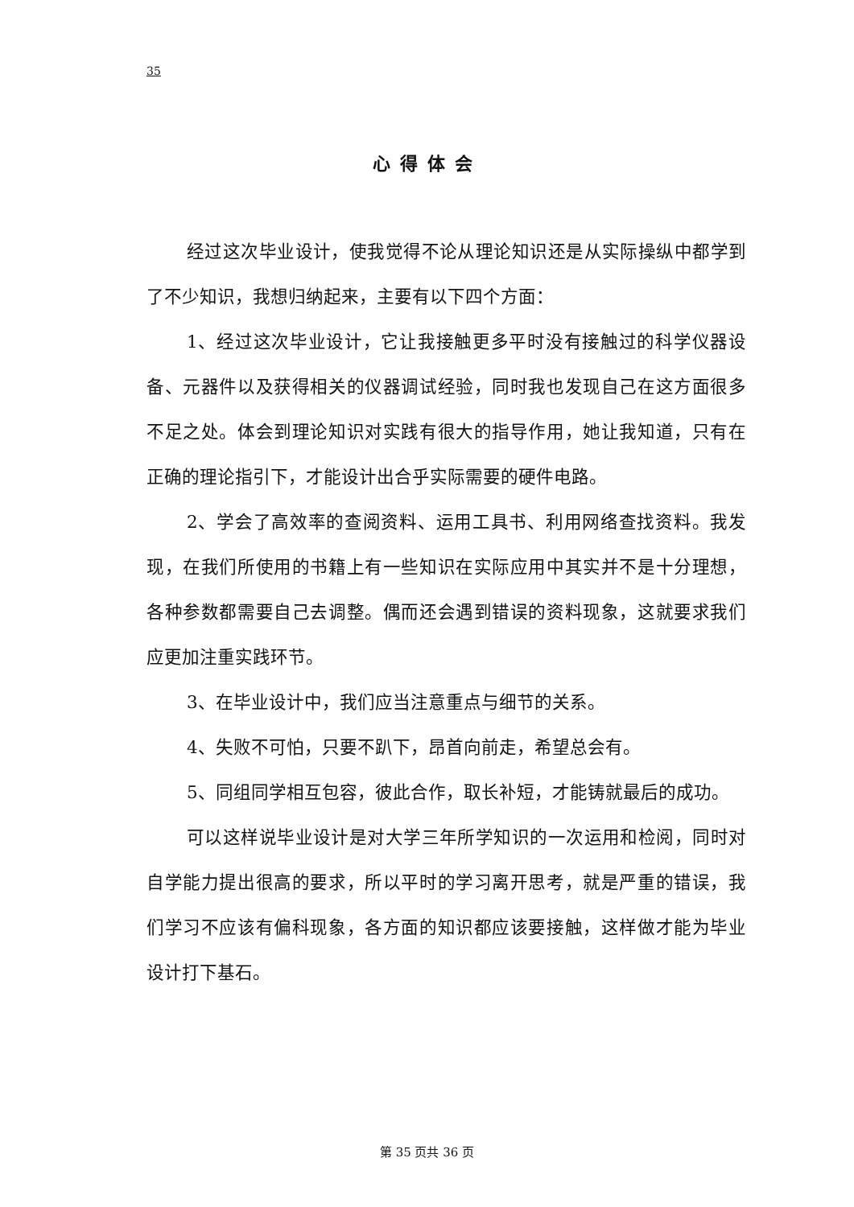35
心得体会
经过这次毕业设计，使我觉得不论从理论知识还是从实际操纵中都学到了不少知识，我想归纳起来，主要有以下四个方面：
1、经过这次毕业设计，它让我接触更多平时没有接触过的科学仪器设备、元器件以及获得相关的仪器调试经验，同时我也发现自己在这方面很多不足之处。体会到理论知识对实践有很大的指导作用，她让我知道，只有在正确的理论指引下，才能设计出合乎实际需要的硬件电路。
2、学会了高效率的查阅资料、运用工具书、利用网络查找资料。我发现，在我们所使用的书籍上有一些知识在实际应用中其实并不是十分理想，各种参数都需要自己去调整。偶而还会遇到错误的资料现象，这就要求我们应更加注重实践环节。
3、在毕业设计中，我们应当注意重点与细节的关系。
4、失败不可怕，只要不趴下，昂首向前走，希望总会有。
5、同组同学相互包容，彼此合作，取长补短，才能铸就最后的成功。
可以这样说毕业设计是对大学三年所学知识的一次运用和检阅，同时对自学能力提出很高的要求，所以平时的学习离开思考，就是严重的错误，我们学习不应该有偏科现象，各方面的知识都应该要接触，这样做才能为毕业设计打下基石。
第 35 页共 36 页